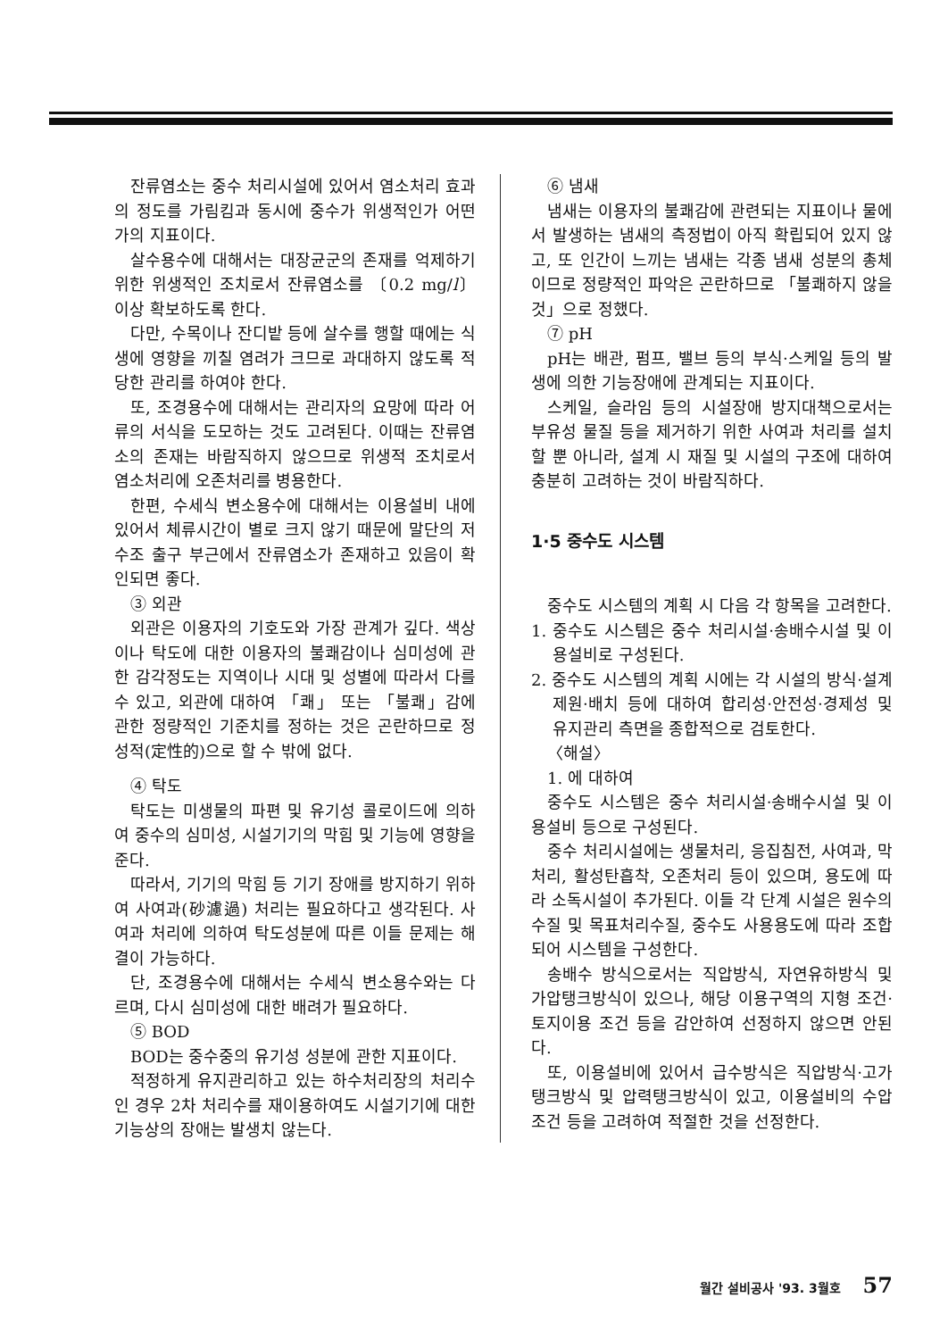잔류염소는 중수 처리시설에 있어서 염소처리 효과의 정도를 가림킴과 동시에 중수가 위생적인가 어떤가의 지표이다.
살수용수에 대해서는 대장균군의 존재를 억제하기 위한 위생적인 조치로서 잔류염소를 〔0.2 mg/l〕 이상 확보하도록 한다.
다만, 수목이나 잔디밭 등에 살수를 행할 때에는 식생에 영향을 끼칠 염려가 크므로 과대하지 않도록 적당한 관리를 하여야 한다.
또, 조경용수에 대해서는 관리자의 요망에 따라 어류의 서식을 도모하는 것도 고려된다. 이때는 잔류염소의 존재는 바람직하지 않으므로 위생적 조치로서 염소처리에 오존처리를 병용한다.
한편, 수세식 변소용수에 대해서는 이용설비 내에 있어서 체류시간이 별로 크지 않기 때문에 말단의 저수조 출구 부근에서 잔류염소가 존재하고 있음이 확인되면 좋다.
③ 외관
외관은 이용자의 기호도와 가장 관계가 깊다. 색상이나 탁도에 대한 이용자의 불쾌감이나 심미성에 관한 감각정도는 지역이나 시대 및 성별에 따라서 다를 수 있고, 외관에 대하여 「쾌」 또는 「불쾌」감에 관한 정량적인 기준치를 정하는 것은 곤란하므로 정성적(定性的)으로 할 수 밖에 없다.
④ 탁도
탁도는 미생물의 파편 및 유기성 콜로이드에 의하여 중수의 심미성, 시설기기의 막힘 및 기능에 영향을 준다.
따라서, 기기의 막힘 등 기기 장애를 방지하기 위하여 사여과(砂濾過) 처리는 필요하다고 생각된다. 사여과 처리에 의하여 탁도성분에 따른 이들 문제는 해결이 가능하다.
단, 조경용수에 대해서는 수세식 변소용수와는 다르며, 다시 심미성에 대한 배려가 필요하다.
⑤ BOD
BOD는 중수중의 유기성 성분에 관한 지표이다.
적정하게 유지관리하고 있는 하수처리장의 처리수인 경우 2차 처리수를 재이용하여도 시설기기에 대한 기능상의 장애는 발생치 않는다.
⑥ 냄새
냄새는 이용자의 불쾌감에 관련되는 지표이나 물에서 발생하는 냄새의 측정법이 아직 확립되어 있지 않고, 또 인간이 느끼는 냄새는 각종 냄새 성분의 총체이므로 정량적인 파악은 곤란하므로 「불쾌하지 않을 것」으로 정했다.
⑦ pH
pH는 배관, 펌프, 밸브 등의 부식·스케일 등의 발생에 의한 기능장애에 관계되는 지표이다.
스케일, 슬라임 등의 시설장애 방지대책으로서는 부유성 물질 등을 제거하기 위한 사여과 처리를 설치할 뿐 아니라, 설계 시 재질 및 시설의 구조에 대하여 충분히 고려하는 것이 바람직하다.
1·5 중수도 시스템
중수도 시스템의 계획 시 다음 각 항목을 고려한다.
1. 중수도 시스템은 중수 처리시설·송배수시설 및 이용설비로 구성된다.
2. 중수도 시스템의 계획 시에는 각 시설의 방식·설계제원·배치 등에 대하여 합리성·안전성·경제성 및 유지관리 측면을 종합적으로 검토한다.
〈해설〉
1. 에 대하여
중수도 시스템은 중수 처리시설·송배수시설 및 이용설비 등으로 구성된다.
중수 처리시설에는 생물처리, 응집침전, 사여과, 막처리, 활성탄흡착, 오존처리 등이 있으며, 용도에 따라 소독시설이 추가된다. 이들 각 단계 시설은 원수의 수질 및 목표처리수질, 중수도 사용용도에 따라 조합되어 시스템을 구성한다.
송배수 방식으로서는 직압방식, 자연유하방식 및 가압탱크방식이 있으나, 해당 이용구역의 지형 조건·토지이용 조건 등을 감안하여 선정하지 않으면 안된다.
또, 이용설비에 있어서 급수방식은 직압방식·고가탱크방식 및 압력탱크방식이 있고, 이용설비의 수압조건 등을 고려하여 적절한 것을 선정한다.
월간 설비공사 '93. 3월호 57